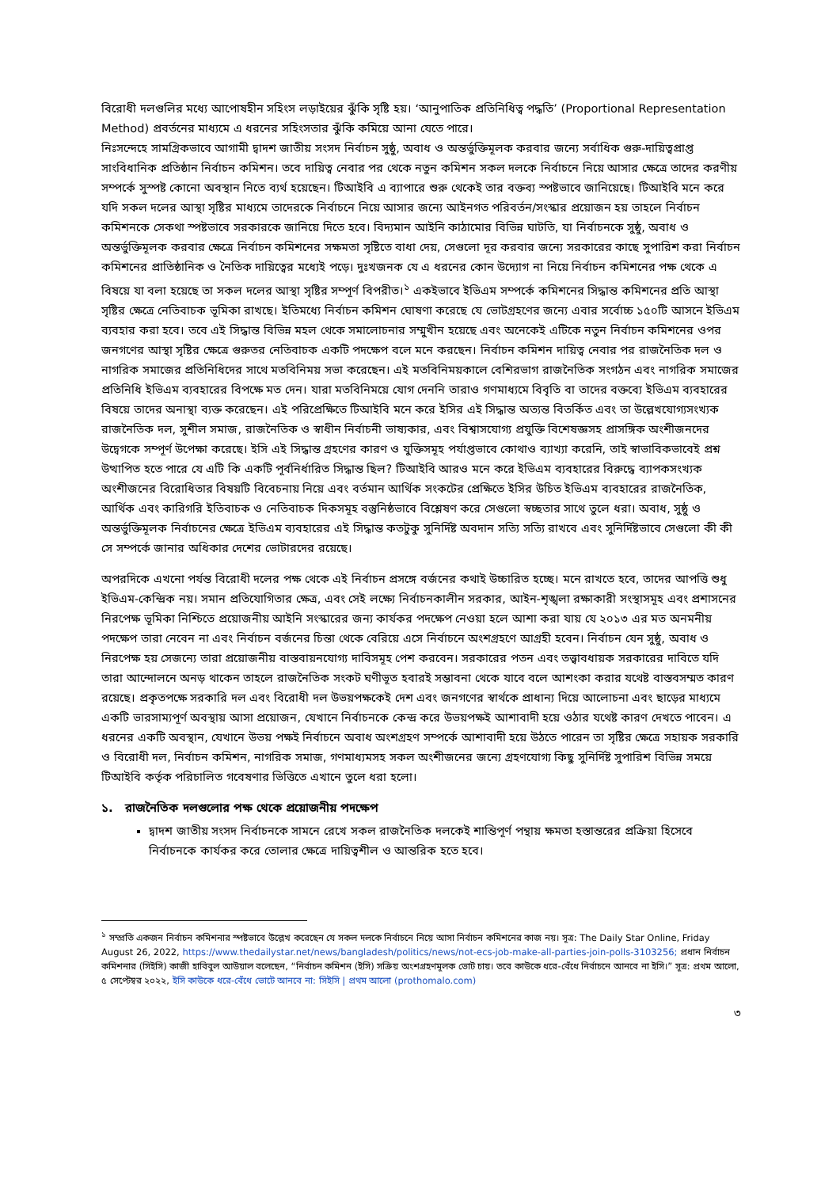বিরোধী দলগুলির মধ্যে আপোষহীন সহিংস লড়াইয়ের ঝুঁকি সৃষ্টি হয়। ‘আনুপাতিক প্রতিনিধিত্ব পদ্ধতি’ (Proportional Representation Method) প্রবর্তনের মাধ্যমে এ ধরনের সহিংসতার ঝুঁকি কমিয়ে আনা যেতে পারে।
নিঃসন্দেহে সামগ্রিকভাবে আগামী দ্বাদশ জাতীয় সংসদ নির্বাচন সুষ্ঠু, অবাধ ও অন্তর্ভুক্তিমূলক করবার জন্যে সর্বাধিক গুরু-দায়িত্বপ্রাপ্ত সাংবিধানিক প্রতিষ্ঠান নির্বাচন কমিশন। তবে দায়িত্ব নেবার পর থেকে নতুন কমিশন সকল দলকে নির্বাচনে নিয়ে আসার ক্ষেত্রে তাদের করণীয় সম্পর্কে সুস্পষ্ট কোনো অবস্থান নিতে ব্যর্থ হয়েছেন। টিআইবি এ ব্যাপারে শুরু থেকেই তার বক্তব্য স্পষ্টভাবে জানিয়েছে। টিআইবি মনে করে যদি সকল দলের আস্থা সৃষ্টির মাধ্যমে তাদেরকে নির্বাচনে নিয়ে আসার জন্যে আইনগত পরিবর্তন/সংস্কার প্রয়োজন হয় তাহলে নির্বাচন কমিশনকে সেকথা স্পষ্টভাবে সরকারকে জানিয়ে দিতে হবে। বিদ্যমান আইনি কাঠামোর বিভিন্ন ঘাটতি, যা নির্বাচনকে সুষ্ঠু, অবাধ ও অন্তর্ভুক্তিমূলক করবার ক্ষেত্রে নির্বাচন কমিশনের সক্ষমতা সৃষ্টিতে বাধা দেয়, সেগুলো দূর করবার জন্যে সরকারের কাছে সুপারিশ করা নির্বাচন কমিশনের প্রাতিষ্ঠানিক ও নৈতিক দায়িত্বের মধ্যেই পড়ে। দুঃখজনক যে এ ধরনের কোন উদ্যোগ না নিয়ে নির্বাচন কমিশনের পক্ষ থেকে এ বিষয়ে যা বলা হয়েছে তা সকল দলের আস্থা সৃষ্টির সম্পূর্ণ বিপরীত।<sup>১</sup> একইভাবে ইভিএম সম্পর্কে কমিশনের সিদ্ধান্ত কমিশনের প্রতি আস্থা সৃষ্টির ক্ষেত্রে নেতিবাচক ভূমিকা রাখছে। ইতিমধ্যে নির্বাচন কমিশন ঘোষণা করেছে যে ভোটগ্রহণের জন্যে এবার সর্বোচ্চ ১৫০টি আসনে ইভিএম ব্যবহার করা হবে। তবে এই সিদ্ধান্ত বিভিন্ন মহল থেকে সমালোচনার সম্মুখীন হয়েছে এবং অনেকেই এটিকে নতুন নির্বাচন কমিশনের ওপর জনগণের আস্থা সৃষ্টির ক্ষেত্রে গুরুতর নেতিবাচক একটি পদক্ষেপ বলে মনে করছেন। নির্বাচন কমিশন দায়িত্ব নেবার পর রাজনৈতিক দল ও নাগরিক সমাজের প্রতিনিধিদের সাথে মতবিনিময় সভা করেছেন। এই মতবিনিময়কালে বেশিরভাগ রাজনৈতিক সংগঠন এবং নাগরিক সমাজের প্রতিনিধি ইভিএম ব্যবহারের বিপক্ষে মত দেন। যারা মতবিনিময়ে যোগ দেননি তারাও গণমাধ্যমে বিবৃতি বা তাদের বক্তব্যে ইভিএম ব্যবহারের বিষয়ে তাদের অনাস্থা ব্যক্ত করেছেন। এই পরিপ্রেক্ষিতে টিআইবি মনে করে ইসির এই সিদ্ধান্ত অত্যন্ত বিতর্কিত এবং তা উল্লেখযোগ্যসংখ্যক রাজনৈতিক দল, সুশীল সমাজ, রাজনৈতিক ও স্বাধীন নির্বাচনী ভাষ্যকার, এবং বিশ্বাসযোগ্য প্রযুক্তি বিশেষজ্ঞসহ প্রাসঙ্গিক অংশীজনদের উদ্বেগকে সম্পূর্ণ উপেক্ষা করেছে। ইসি এই সিদ্ধান্ত গ্রহণের কারণ ও যুক্তিসমূহ পর্যাপ্তভাবে কোথাও ব্যাখ্যা করেনি, তাই স্বাভাবিকভাবেই প্রশ্ন উত্থাপিত হতে পারে যে এটি কি একটি পূর্বনির্ধারিত সিদ্ধান্ত ছিল? টিআইবি আরও মনে করে ইভিএম ব্যবহারের বিরুদ্ধে ব্যাপকসংখ্যক অংশীজনের বিরোধিতার বিষয়টি বিবেচনায় নিয়ে এবং বর্তমান আর্থিক সংকটের প্রেক্ষিতে ইসির উচিত ইভিএম ব্যবহারের রাজনৈতিক, আর্থিক এবং কারিগরি ইতিবাচক ও নেতিবাচক দিকসমূহ বস্তুনিষ্ঠভাবে বিশ্লেষণ করে সেগুলো স্বচ্ছতার সাথে তুলে ধরা। অবাধ, সুষ্ঠু ও অন্তর্ভুক্তিমূলক নির্বাচনের ক্ষেত্রে ইভিএম ব্যবহারের এই সিদ্ধান্ত কতটুকু সুনির্দিষ্ট অবদান সত্যি সত্যি রাখবে এবং সুনির্দিষ্টভাবে সেগুলো কী কী সে সম্পর্কে জানার অধিকার দেশের ভোটারদের রয়েছে।
অপরদিকে এখনো পর্যন্ত বিরোধী দলের পক্ষ থেকে এই নির্বাচন প্রসঙ্গে বর্জনের কথাই উচ্চারিত হচ্ছে। মনে রাখতে হবে, তাদের আপত্তি শুধু ইভিএম-কেন্দ্রিক নয়। সমান প্রতিযোগিতার ক্ষেত্র, এবং সেই লক্ষ্যে নির্বাচনকালীন সরকার, আইন-শৃঙ্খলা রক্ষাকারী সংস্থাসমূহ এবং প্রশাসনের নিরপেক্ষ ভূমিকা নিশ্চিতে প্রয়োজনীয় আইনি সংস্কারের জন্য কার্যকর পদক্ষেপ নেওয়া হলে আশা করা যায় যে ২০১৩ এর মত অনমনীয় পদক্ষেপ তারা নেবেন না এবং নির্বাচন বর্জনের চিন্তা থেকে বেরিয়ে এসে নির্বাচনে অংশগ্রহণে আগ্রহী হবেন। নির্বাচন যেন সুষ্ঠু, অবাধ ও নিরপেক্ষ হয় সেজন্যে তারা প্রয়োজনীয় বাস্তবায়নযোগ্য দাবিসমূহ পেশ করবেন। সরকারের পতন এবং তত্ত্বাবধায়ক সরকারের দাবিতে যদি তারা আন্দোলনে অনড় থাকেন তাহলে রাজনৈতিক সংকট ঘণীভূত হবারই সম্ভাবনা থেকে যাবে বলে আশংকা করার যথেষ্ট বাস্তবসম্মত কারণ রয়েছে। প্রকৃতপক্ষে সরকারি দল এবং বিরোধী দল উভয়পক্ষকেই দেশ এবং জনগণের স্বার্থকে প্রাধান্য দিয়ে আলোচনা এবং ছাড়ের মাধ্যমে একটি ভারসাম্যপূর্ণ অবস্থায় আসা প্রয়োজন, যেখানে নির্বাচনকে কেন্দ্র করে উভয়পক্ষই আশাবাদী হয়ে ওঠার যথেষ্ট কারণ দেখতে পাবেন। এ ধরনের একটি অবস্থান, যেখানে উভয় পক্ষই নির্বাচনে অবাধ অংশগ্রহণ সম্পর্কে আশাবাদী হয়ে উঠতে পারেন তা সৃষ্টির ক্ষেত্রে সহায়ক সরকারি ও বিরোধী দল, নির্বাচন কমিশন, নাগরিক সমাজ, গণমাধ্যমসহ সকল অংশীজনের জন্যে গ্রহণযোগ্য কিছু সুনির্দিষ্ট সুপারিশ বিভিন্ন সময়ে টিআইবি কর্তৃক পরিচালিত গবেষণার ভিত্তিতে এখানে তুলে ধরা হলো।
১. রাজনৈতিক দলগুলোর পক্ষ থেকে প্রয়োজনীয় পদক্ষেপ
দ্বাদশ জাতীয় সংসদ নির্বাচনকে সামনে রেখে সকল রাজনৈতিক দলকেই শান্তিপূর্ণ পন্থায় ক্ষমতা হস্তান্তরের প্রক্রিয়া হিসেবে নির্বাচনকে কার্যকর করে তোলার ক্ষেত্রে দায়িত্বশীল ও আন্তরিক হতে হবে।
<sup>১</sup> সম্প্রতি একজন নির্বাচন কমিশনার স্পষ্টভাবে উল্লেখ করেছেন যে সকল দলকে নির্বাচনে নিয়ে আসা নির্বাচন কমিশনের কাজ নয়। সূত্র: The Daily Star Online, Friday August 26, 2022, https://www.thedailystar.net/news/bangladesh/politics/news/not-ecs-job-make-all-parties-join-polls-3103256; প্রধান নির্বাচন কমিশনার (সিইসি) কাজী হাবিবুল আউয়াল বলেছেন, “নির্বাচন কমিশন (ইসি) সক্রিয় অংশগ্রহণমূলক ভোট চায়। তবে কাউকে ধরে-বেঁধে নির্বাচনে আনবে না ইসি।” সূত্র: প্রথম আলো, ৫ সেপ্টেম্বর ২০২২, ইসি কাউকে ধরে-বেঁধে ভোটে আনবে না: সিইসি | প্রথম আলো (prothomalo.com)
৩